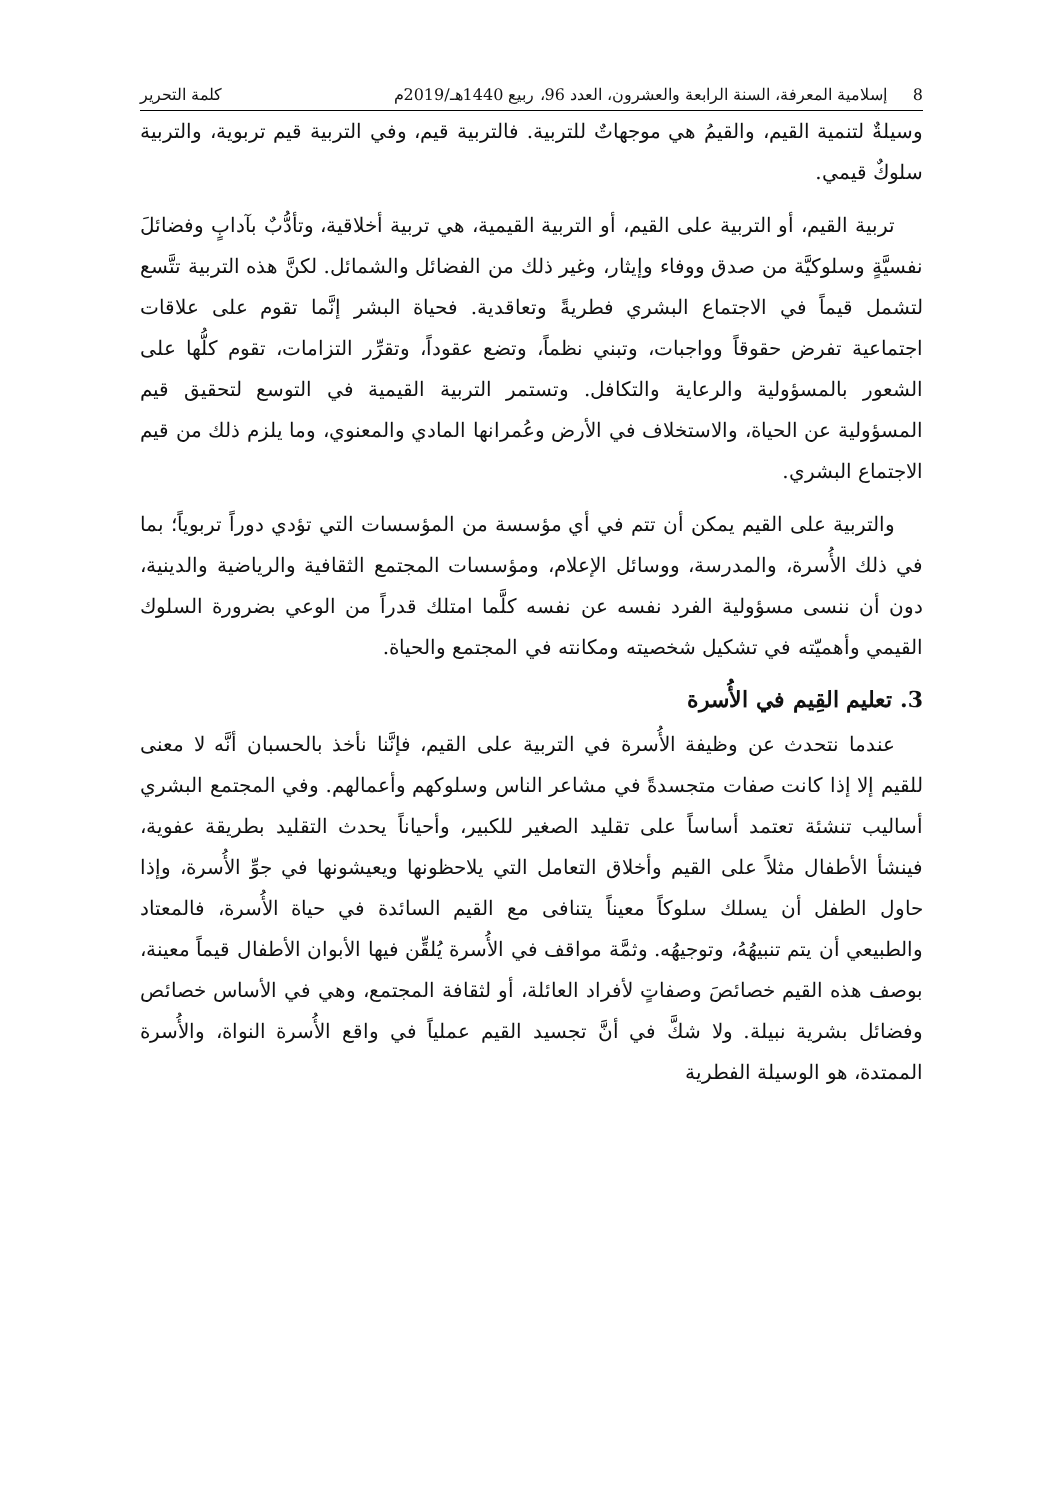8 إسلامية المعرفة، السنة الرابعة والعشرون، العدد 96، ربيع 1440هـ/2019م كلمة التحرير
وسيلةٌ لتنمية القيم، والقيمُ هي موجهاتٌ للتربية. فالتربية قيم، وفي التربية قيم تربوية، والتربية سلوكٌ قيمي.
تربية القيم، أو التربية على القيم، أو التربية القيمية، هي تربية أخلاقية، وتأدُّبٌ بآدابٍ وفضائلَ نفسيَّةٍ وسلوكيَّة من صدق ووفاء وإيثار، وغير ذلك من الفضائل والشمائل. لكنَّ هذه التربية تتَّسع لتشمل قيماً في الاجتماع البشري فطريةً وتعاقدية. فحياة البشر إنَّما تقوم على علاقات اجتماعية تفرض حقوقاً وواجبات، وتبني نظماً، وتضع عقوداً، وتقرِّر التزامات، تقوم كلُّها على الشعور بالمسؤولية والرعاية والتكافل. وتستمر التربية القيمية في التوسع لتحقيق قيم المسؤولية عن الحياة، والاستخلاف في الأرض وعُمرانها المادي والمعنوي، وما يلزم ذلك من قيم الاجتماع البشري.
والتربية على القيم يمكن أن تتم في أي مؤسسة من المؤسسات التي تؤدي دوراً تربوياً؛ بما في ذلك الأُسرة، والمدرسة، ووسائل الإعلام، ومؤسسات المجتمع الثقافية والرياضية والدينية، دون أن ننسى مسؤولية الفرد نفسه عن نفسه كلَّما امتلك قدراً من الوعي بضرورة السلوك القيمي وأهميّته في تشكيل شخصيته ومكانته في المجتمع والحياة.
3. تعليم القِيم في الأُسرة
عندما نتحدث عن وظيفة الأُسرة في التربية على القيم، فإنَّنا نأخذ بالحسبان أنَّه لا معنى للقيم إلا إذا كانت صفات متجسدةً في مشاعر الناس وسلوكهم وأعمالهم. وفي المجتمع البشري أساليب تنشئة تعتمد أساساً على تقليد الصغير للكبير، وأحياناً يحدث التقليد بطريقة عفوية، فينشأ الأطفال مثلاً على القيم وأخلاق التعامل التي يلاحظونها ويعيشونها في جوِّ الأُسرة، وإذا حاول الطفل أن يسلك سلوكاً معيناً يتنافى مع القيم السائدة في حياة الأُسرة، فالمعتاد والطبيعي أن يتم تنبيهُهُ، وتوجيهُه. وثمَّة مواقف في الأُسرة يُلقِّن فيها الأبوان الأطفال قيماً معينة، بوصف هذه القيم خصائصَ وصفاتٍ لأفراد العائلة، أو لثقافة المجتمع، وهي في الأساس خصائص وفضائل بشرية نبيلة. ولا شكَّ في أنَّ تجسيد القيم عملياً في واقع الأُسرة النواة، والأُسرة الممتدة، هو الوسيلة الفطرية